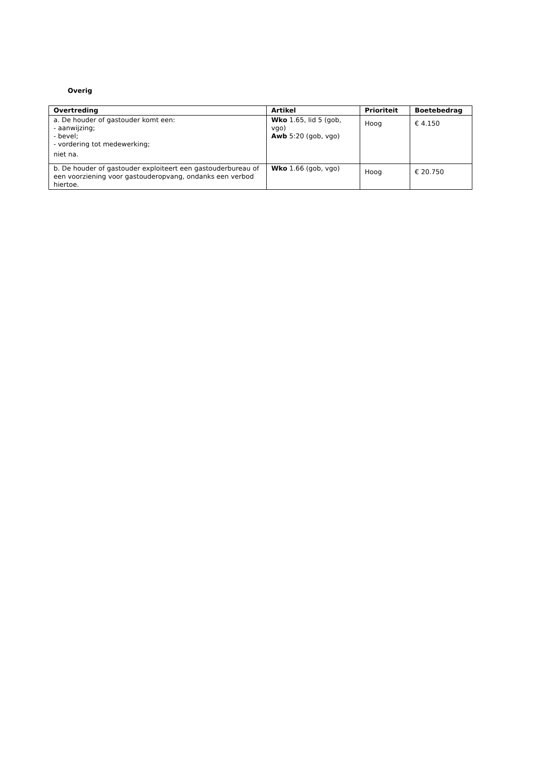Overig
| Overtreding | Artikel | Prioriteit | Boetebedrag |
| --- | --- | --- | --- |
| a. De houder of gastouder komt een: - aanwijzing; - bevel; - vordering tot medewerking; niet na. | Wko 1.65, lid 5 (gob, vgo) Awb 5:20 (gob, vgo) | Hoog | € 4.150 |
| b. De houder of gastouder exploiteert een gastouderbureau of een voorziening voor gastouderopvang, ondanks een verbod hiertoe. | Wko 1.66 (gob, vgo) | Hoog | € 20.750 |